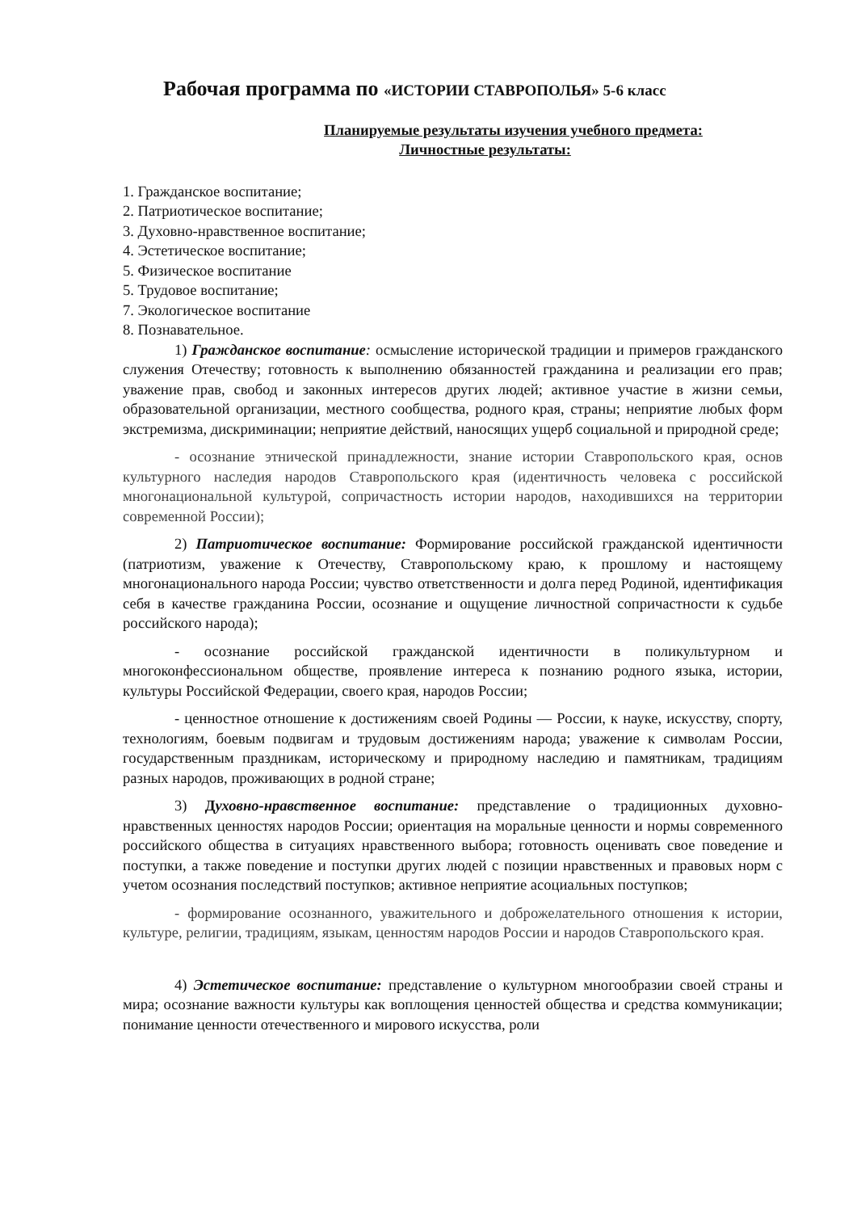Рабочая программа по «ИСТОРИИ СТАВРОПОЛЬЯ» 5-6 класс
Планируемые результаты изучения учебного предмета:
Личностные результаты:
1. Гражданское воспитание;
2. Патриотическое воспитание;
3. Духовно-нравственное воспитание;
4. Эстетическое воспитание;
5. Физическое воспитание
5. Трудовое воспитание;
7. Экологическое воспитание
8. Познавательное.
1) Гражданское воспитание: осмысление исторической традиции и примеров гражданского служения Отечеству; готовность к выполнению обязанностей гражданина и реализации его прав; уважение прав, свобод и законных интересов других людей; активное участие в жизни семьи, образовательной организации, местного сообщества, родного края, страны; неприятие любых форм экстремизма, дискриминации; неприятие действий, наносящих ущерб социальной и природной среде;
- осознание этнической принадлежности, знание истории Ставропольского края, основ культурного наследия народов Ставропольского края (идентичность человека с российской многонациональной культурой, сопричастность истории народов, находившихся на территории современной России);
2) Патриотическое воспитание: Формирование российской гражданской идентичности (патриотизм, уважение к Отечеству, Ставропольскому краю, к прошлому и настоящему многонационального народа России; чувство ответственности и долга перед Родиной, идентификация себя в качестве гражданина России, осознание и ощущение личностной сопричастности к судьбе российского народа);
- осознание российской гражданской идентичности в поликультурном и многоконфессиональном обществе, проявление интереса к познанию родного языка, истории, культуры Российской Федерации, своего края, народов России;
- ценностное отношение к достижениям своей Родины — России, к науке, искусству, спорту, технологиям, боевым подвигам и трудовым достижениям народа; уважение к символам России, государственным праздникам, историческому и природному наследию и памятникам, традициям разных народов, проживающих в родной стране;
3) Духовно-нравственное воспитание: представление о традиционных духовно-нравственных ценностях народов России; ориентация на моральные ценности и нормы современного российского общества в ситуациях нравственного выбора; готовность оценивать свое поведение и поступки, а также поведение и поступки других людей с позиции нравственных и правовых норм с учетом осознания последствий поступков; активное неприятие асоциальных поступков;
- формирование осознанного, уважительного и доброжелательного отношения к истории, культуре, религии, традициям, языкам, ценностям народов России и народов Ставропольского края.
4) Эстетическое воспитание: представление о культурном многообразии своей страны и мира; осознание важности культуры как воплощения ценностей общества и средства коммуникации; понимание ценности отечественного и мирового искусства, роли